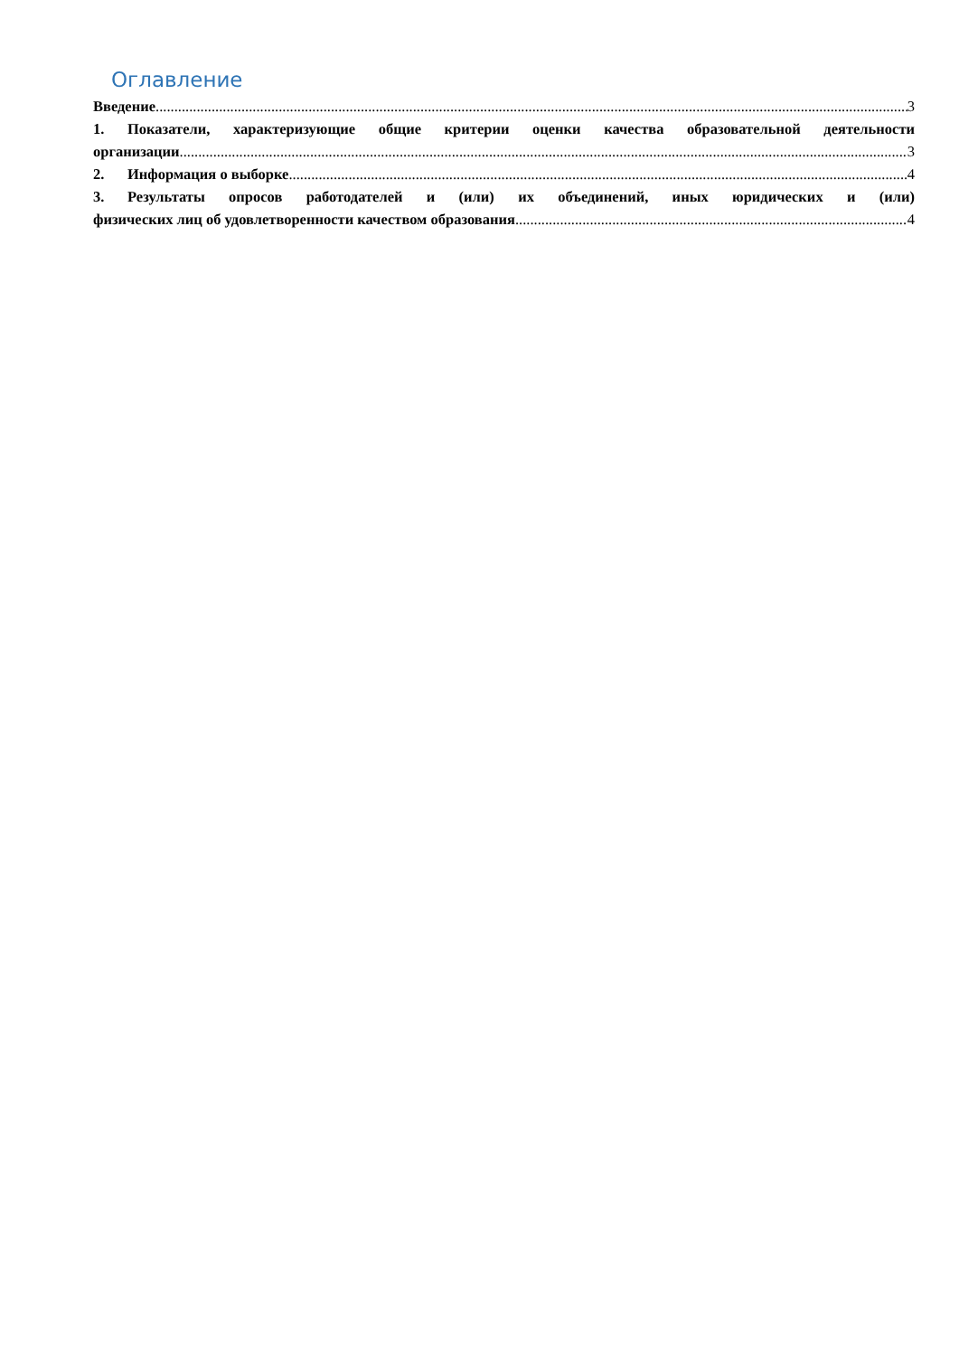Оглавление
Введение 3
1. Показатели, характеризующие общие критерии оценки качества образовательной деятельности
организации 3
2. Информация о выборке 4
3. Результаты опросов работодателей и (или) их объединений, иных юридических и (или)
физических лиц об удовлетворенности качеством образования 4